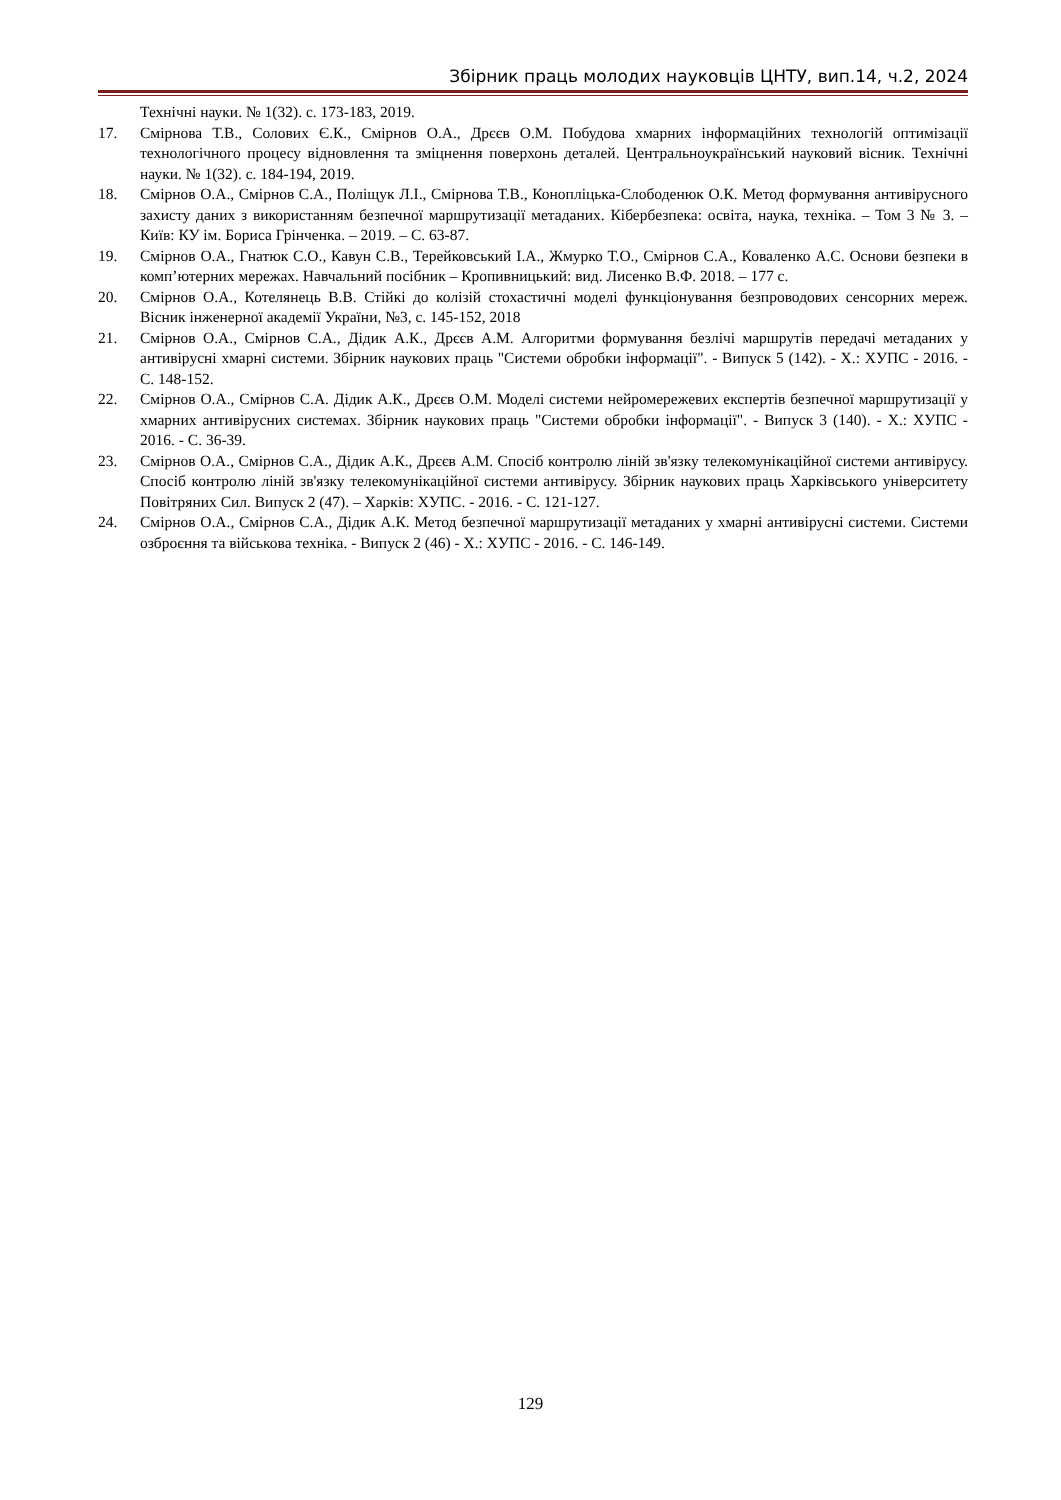Збірник праць молодих науковців ЦНТУ, вип.14, ч.2, 2024
Технічні науки. № 1(32). с. 173-183, 2019.
17. Смірнова Т.В., Солових Є.К., Смірнов О.А., Дрєєв О.М. Побудова хмарних інформаційних технологій оптимізації технологічного процесу відновлення та зміцнення поверхонь деталей. Центральноукраїнський науковий вісник. Технічні науки. № 1(32). с. 184-194, 2019.
18. Смірнов О.А., Смірнов С.А., Поліщук Л.І., Смірнова Т.В., Конопліцька-Слободенюк О.К. Метод формування антивірусного захисту даних з використанням безпечної маршрутизації метаданих. Кібербезпека: освіта, наука, техніка. – Том 3 № 3. – Київ: КУ ім. Бориса Грінченка. – 2019. – С. 63-87.
19. Смірнов О.А., Гнатюк С.О., Кавун С.В., Терейковський І.А., Жмурко Т.О., Смірнов С.А., Коваленко А.С. Основи безпеки в комп’ютерних мережах. Навчальний посібник – Кропивницький: вид. Лисенко В.Ф. 2018. – 177 с.
20. Смірнов О.А., Котелянець В.В. Стійкі до колізій стохастичні моделі функціонування безпроводових сенсорних мереж. Вісник інженерної академії України, №3, с. 145-152, 2018
21. Смірнов О.А., Смірнов С.А., Дідик А.К., Дрєєв А.М. Алгоритми формування безлічі маршрутів передачі метаданих у антивірусні хмарні системи. Збірник наукових праць "Системи обробки інформації". - Випуск 5 (142). - Х.: ХУПС - 2016. - С. 148-152.
22. Смірнов О.А., Смірнов С.А. Дідик А.К., Дрєєв О.М. Моделі системи нейромережевих експертів безпечної маршрутизації у хмарних антивірусних системах. Збірник наукових праць "Системи обробки інформації". - Випуск 3 (140). - Х.: ХУПС - 2016. - С. 36-39.
23. Смірнов О.А., Смірнов С.А., Дідик А.К., Дрєєв А.М. Спосіб контролю ліній зв'язку телекомунікаційної системи антивірусу. Спосіб контролю ліній зв'язку телекомунікаційної системи антивірусу. Збірник наукових праць Харківського університету Повітряних Сил. Випуск 2 (47). – Харків: ХУПС. - 2016. - С. 121-127.
24. Смірнов О.А., Смірнов С.А., Дідик А.К. Метод безпечної маршрутизації метаданих у хмарні антивірусні системи. Системи озброєння та військова техніка. - Випуск 2 (46) - Х.: ХУПС - 2016. - С. 146-149.
129